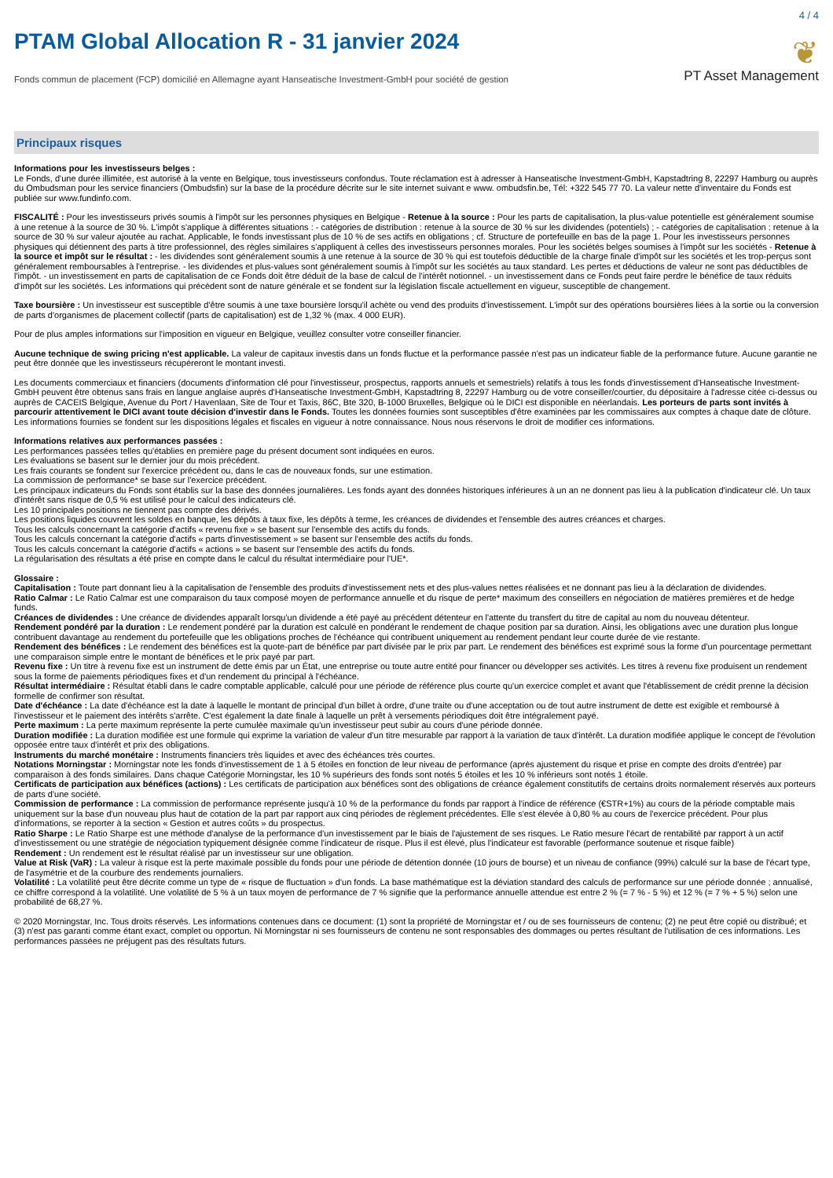4 / 4
PTAM Global Allocation R - 31 janvier 2024
Fonds commun de placement (FCP) domicilié en Allemagne ayant Hanseatische Investment-GmbH pour société de gestion
❦
PT Asset Management
Principaux risques
Informations pour les investisseurs belges :
Le Fonds, d'une durée illimitée, est autorisé à la vente en Belgique, tous investisseurs confondus. Toute réclamation est à adresser à Hanseatische Investment-GmbH, Kapstadtring 8, 22297 Hamburg ou auprès du Ombudsman pour les service financiers (Ombudsfin) sur la base de la procédure décrite sur le site internet suivant e www. ombudsfin.be, Tél: +322 545 77 70. La valeur nette d'inventaire du Fonds est publiée sur www.fundinfo.com.
FISCALITÉ : Pour les investisseurs privés soumis à l'impôt sur les personnes physiques en Belgique - Retenue à la source : Pour les parts de capitalisation, la plus-value potentielle est généralement soumise à une retenue à la source de 30 %. L'impôt s'applique à différentes situations : - catégories de distribution : retenue à la source de 30 % sur les dividendes (potentiels) ; - catégories de capitalisation : retenue à la source de 30 % sur valeur ajoutée au rachat. Applicable, le fonds investissant plus de 10 % de ses actifs en obligations ; cf. Structure de portefeuille en bas de la page 1. Pour les investisseurs personnes physiques qui détiennent des parts à titre professionnel, des règles similaires s'appliquent à celles des investisseurs personnes morales. Pour les sociétés belges soumises à l'impôt sur les sociétés - Retenue à la source et impôt sur le résultat : - les dividendes sont généralement soumis à une retenue à la source de 30 % qui est toutefois déductible de la charge finale d'impôt sur les sociétés et les trop-perçus sont généralement remboursables à l'entreprise. - les dividendes et plus-values sont généralement soumis à l'impôt sur les sociétés au taux standard. Les pertes et déductions de valeur ne sont pas déductibles de l'impôt. - un investissement en parts de capitalisation de ce Fonds doit être déduit de la base de calcul de l'intérêt notionnel. - un investissement dans ce Fonds peut faire perdre le bénéfice de taux réduits d'impôt sur les sociétés. Les informations qui précèdent sont de nature générale et se fondent sur la législation fiscale actuellement en vigueur, susceptible de changement.
Taxe boursière : Un investisseur est susceptible d'être soumis à une taxe boursière lorsqu'il achète ou vend des produits d'investissement. L'impôt sur des opérations boursières liées à la sortie ou la conversion de parts d'organismes de placement collectif (parts de capitalisation) est de 1,32 % (max. 4 000 EUR).
Pour de plus amples informations sur l'imposition en vigueur en Belgique, veuillez consulter votre conseiller financier.
Aucune technique de swing pricing n'est applicable. La valeur de capitaux investis dans un fonds fluctue et la performance passée n'est pas un indicateur fiable de la performance future. Aucune garantie ne peut être donnée que les investisseurs récupéreront le montant investi.
Les documents commerciaux et financiers (documents d'information clé pour l'investisseur, prospectus, rapports annuels et semestriels) relatifs à tous les fonds d'investissement d'Hanseatische Investment-GmbH peuvent être obtenus sans frais en langue anglaise auprès d'Hanseatische Investment-GmbH, Kapstadtring 8, 22297 Hamburg ou de votre conseiller/courtier, du dépositaire à l'adresse citée ci-dessus ou auprès de CACEIS Belgique, Avenue du Port / Havenlaan, Site de Tour et Taxis, 86C, Bte 320, B-1000 Bruxelles, Belgique où le DICI est disponible en néerlandais. Les porteurs de parts sont invités à parcourir attentivement le DICI avant toute décision d'investir dans le Fonds. Toutes les données fournies sont susceptibles d'être examinées par les commissaires aux comptes à chaque date de clôture. Les informations fournies se fondent sur les dispositions légales et fiscales en vigueur à notre connaissance. Nous nous réservons le droit de modifier ces informations.
Informations relatives aux performances passées :
Les performances passées telles qu'établies en première page du présent document sont indiquées en euros.
Les évaluations se basent sur le dernier jour du mois précédent.
Les frais courants se fondent sur l'exercice précédent ou, dans le cas de nouveaux fonds, sur une estimation.
La commission de performance* se base sur l'exercice précédent.
Les principaux indicateurs du Fonds sont établis sur la base des données journalières. Les fonds ayant des données historiques inférieures à un an ne donnent pas lieu à la publication d'indicateur clé. Un taux d'intérêt sans risque de 0,5 % est utilisé pour le calcul des indicateurs clé.
Les 10 principales positions ne tiennent pas compte des dérivés.
Les positions liquides couvrent les soldes en banque, les dépôts à taux fixe, les dépôts à terme, les créances de dividendes et l'ensemble des autres créances et charges.
Tous les calculs concernant la catégorie d'actifs « revenu fixe » se basent sur l'ensemble des actifs du fonds.
Tous les calculs concernant la catégorie d'actifs « parts d'investissement » se basent sur l'ensemble des actifs du fonds.
Tous les calculs concernant la catégorie d'actifs « actions » se basent sur l'ensemble des actifs du fonds.
La régularisation des résultats a été prise en compte dans le calcul du résultat intermédiaire pour l'UE*.
Glossaire :
Capitalisation : Toute part donnant lieu à la capitalisation de l'ensemble des produits d'investissement nets et des plus-values nettes réalisées et ne donnant pas lieu à la déclaration de dividendes.
Ratio Calmar : Le Ratio Calmar est une comparaison du taux composé moyen de performance annuelle et du risque de perte* maximum des conseillers en négociation de matières premières et de hedge funds.
Créances de dividendes : Une créance de dividendes apparaît lorsqu'un dividende a été payé au précédent détenteur en l'attente du transfert du titre de capital au nom du nouveau détenteur.
Rendement pondéré par la duration : Le rendement pondéré par la duration est calculé en pondérant le rendement de chaque position par sa duration. Ainsi, les obligations avec une duration plus longue contribuent davantage au rendement du portefeuille que les obligations proches de l'échéance qui contribuent uniquement au rendement pendant leur courte durée de vie restante.
Rendement des bénéfices : Le rendement des bénéfices est la quote-part de bénéfice par part divisée par le prix par part. Le rendement des bénéfices est exprimé sous la forme d'un pourcentage permettant une comparaison simple entre le montant de bénéfices et le prix payé par part.
Revenu fixe : Un titre à revenu fixe est un instrument de dette émis par un État, une entreprise ou toute autre entité pour financer ou développer ses activités. Les titres à revenu fixe produisent un rendement sous la forme de paiements périodiques fixes et d'un rendement du principal à l'échéance.
Résultat intermédiaire : Résultat établi dans le cadre comptable applicable, calculé pour une période de référence plus courte qu'un exercice complet et avant que l'établissement de crédit prenne la décision formelle de confirmer son résultat.
Date d'échéance : La date d'échéance est la date à laquelle le montant de principal d'un billet à ordre, d'une traite ou d'une acceptation ou de tout autre instrument de dette est exigible et remboursé à l'investisseur et le paiement des intérêts s'arrête. C'est également la date finale à laquelle un prêt à versements périodiques doit être intégralement payé.
Perte maximum : La perte maximum représente la perte cumulée maximale qu'un investisseur peut subir au cours d'une période donnée.
Duration modifiée : La duration modifiée est une formule qui exprime la variation de valeur d'un titre mesurable par rapport à la variation de taux d'intérêt. La duration modifiée applique le concept de l'évolution opposée entre taux d'intérêt et prix des obligations.
Instruments du marché monétaire : Instruments financiers très liquides et avec des échéances très courtes.
Notations Morningstar : Morningstar note les fonds d'investissement de 1 à 5 étoiles en fonction de leur niveau de performance (après ajustement du risque et prise en compte des droits d'entrée) par comparaison à des fonds similaires. Dans chaque Catégorie Morningstar, les 10 % supérieurs des fonds sont notés 5 étoiles et les 10 % inférieurs sont notés 1 étoile.
Certificats de participation aux bénéfices (actions) : Les certificats de participation aux bénéfices sont des obligations de créance également constitutifs de certains droits normalement réservés aux porteurs de parts d'une société.
Commission de performance : La commission de performance représente jusqu'à 10 % de la performance du fonds par rapport à l'indice de référence (€STR+1%) au cours de la période comptable mais uniquement sur la base d'un nouveau plus haut de cotation de la part par rapport aux cinq périodes de règlement précédentes. Elle s'est élevée à 0,80 % au cours de l'exercice précédent. Pour plus d'informations, se reporter à la section « Gestion et autres coûts » du prospectus.
Ratio Sharpe : Le Ratio Sharpe est une méthode d'analyse de la performance d'un investissement par le biais de l'ajustement de ses risques. Le Ratio mesure l'écart de rentabilité par rapport à un actif d'investissement ou une stratégie de négociation typiquement désignée comme l'indicateur de risque. Plus il est élevé, plus l'indicateur est favorable (performance soutenue et risque faible)
Rendement : Un rendement est le résultat réalisé par un investisseur sur une obligation.
Value at Risk (VaR) : La valeur à risque est la perte maximale possible du fonds pour une période de détention donnée (10 jours de bourse) et un niveau de confiance (99%) calculé sur la base de l'écart type, de l'asymétrie et de la courbure des rendements journaliers.
Volatilité : La volatilité peut être décrite comme un type de « risque de fluctuation » d'un fonds. La base mathématique est la déviation standard des calculs de performance sur une période donnée ; annualisé, ce chiffre correspond à la volatilité. Une volatilité de 5 % à un taux moyen de performance de 7 % signifie que la performance annuelle attendue est entre 2 % (= 7 % - 5 %) et 12 % (= 7 % + 5 %) selon une probabilité de 68,27 %.
© 2020 Morningstar, Inc. Tous droits réservés. Les informations contenues dans ce document: (1) sont la propriété de Morningstar et / ou de ses fournisseurs de contenu; (2) ne peut être copié ou distribué; et (3) n'est pas garanti comme étant exact, complet ou opportun. Ni Morningstar ni ses fournisseurs de contenu ne sont responsables des dommages ou pertes résultant de l'utilisation de ces informations. Les performances passées ne préjugent pas des résultats futurs.